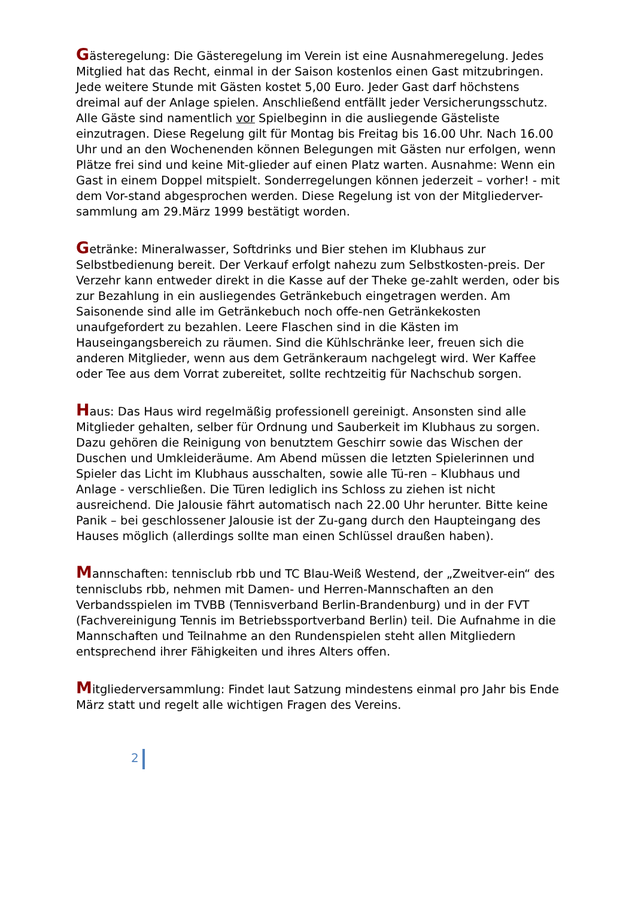Gästeregelung: Die Gästeregelung im Verein ist eine Ausnahmeregelung. Jedes Mitglied hat das Recht, einmal in der Saison kostenlos einen Gast mitzubringen. Jede weitere Stunde mit Gästen kostet 5,00 Euro. Jeder Gast darf höchstens dreimal auf der Anlage spielen. Anschließend entfällt jeder Versicherungsschutz. Alle Gäste sind namentlich vor Spielbeginn in die ausliegende Gästeliste einzutragen. Diese Regelung gilt für Montag bis Freitag bis 16.00 Uhr. Nach 16.00 Uhr und an den Wochenenden können Belegungen mit Gästen nur erfolgen, wenn Plätze frei sind und keine Mit-glieder auf einen Platz warten. Ausnahme: Wenn ein Gast in einem Doppel mitspielt. Sonderregelungen können jederzeit – vorher! - mit dem Vor-stand abgesprochen werden. Diese Regelung ist von der Mitgliederver-sammlung am 29.März 1999 bestätigt worden.
Getränke: Mineralwasser, Softdrinks und Bier stehen im Klubhaus zur Selbstbedienung bereit. Der Verkauf erfolgt nahezu zum Selbstkosten-preis. Der Verzehr kann entweder direkt in die Kasse auf der Theke ge-zahlt werden, oder bis zur Bezahlung in ein ausliegendes Getränkebuch eingetragen werden. Am Saisonende sind alle im Getränkebuch noch offe-nen Getränkekosten unaufgefordert zu bezahlen. Leere Flaschen sind in die Kästen im Hauseingangsbereich zu räumen. Sind die Kühlschränke leer, freuen sich die anderen Mitglieder, wenn aus dem Getränkeraum nachgelegt wird. Wer Kaffee oder Tee aus dem Vorrat zubereitet, sollte rechtzeitig für Nachschub sorgen.
Haus: Das Haus wird regelmäßig professionell gereinigt. Ansonsten sind alle Mitglieder gehalten, selber für Ordnung und Sauberkeit im Klubhaus zu sorgen. Dazu gehören die Reinigung von benutztem Geschirr sowie das Wischen der Duschen und Umkleideräume. Am Abend müssen die letzten Spielerinnen und Spieler das Licht im Klubhaus ausschalten, sowie alle Tü-ren – Klubhaus und Anlage - verschließen. Die Türen lediglich ins Schloss zu ziehen ist nicht ausreichend. Die Jalousie fährt automatisch nach 22.00 Uhr herunter. Bitte keine Panik – bei geschlossener Jalousie ist der Zu-gang durch den Haupteingang des Hauses möglich (allerdings sollte man einen Schlüssel draußen haben).
Mannschaften: tennisclub rbb und TC Blau-Weiß Westend, der „Zweitver-ein“ des tennisclubs rbb, nehmen mit Damen- und Herren-Mannschaften an den Verbandsspielen im TVBB (Tennisverband Berlin-Brandenburg) und in der FVT (Fachvereinigung Tennis im Betriebssportverband Berlin) teil. Die Aufnahme in die Mannschaften und Teilnahme an den Rundenspielen steht allen Mitgliedern entsprechend ihrer Fähigkeiten und ihres Alters offen.
Mitgliederversammlung: Findet laut Satzung mindestens einmal pro Jahr bis Ende März statt und regelt alle wichtigen Fragen des Vereins.
2